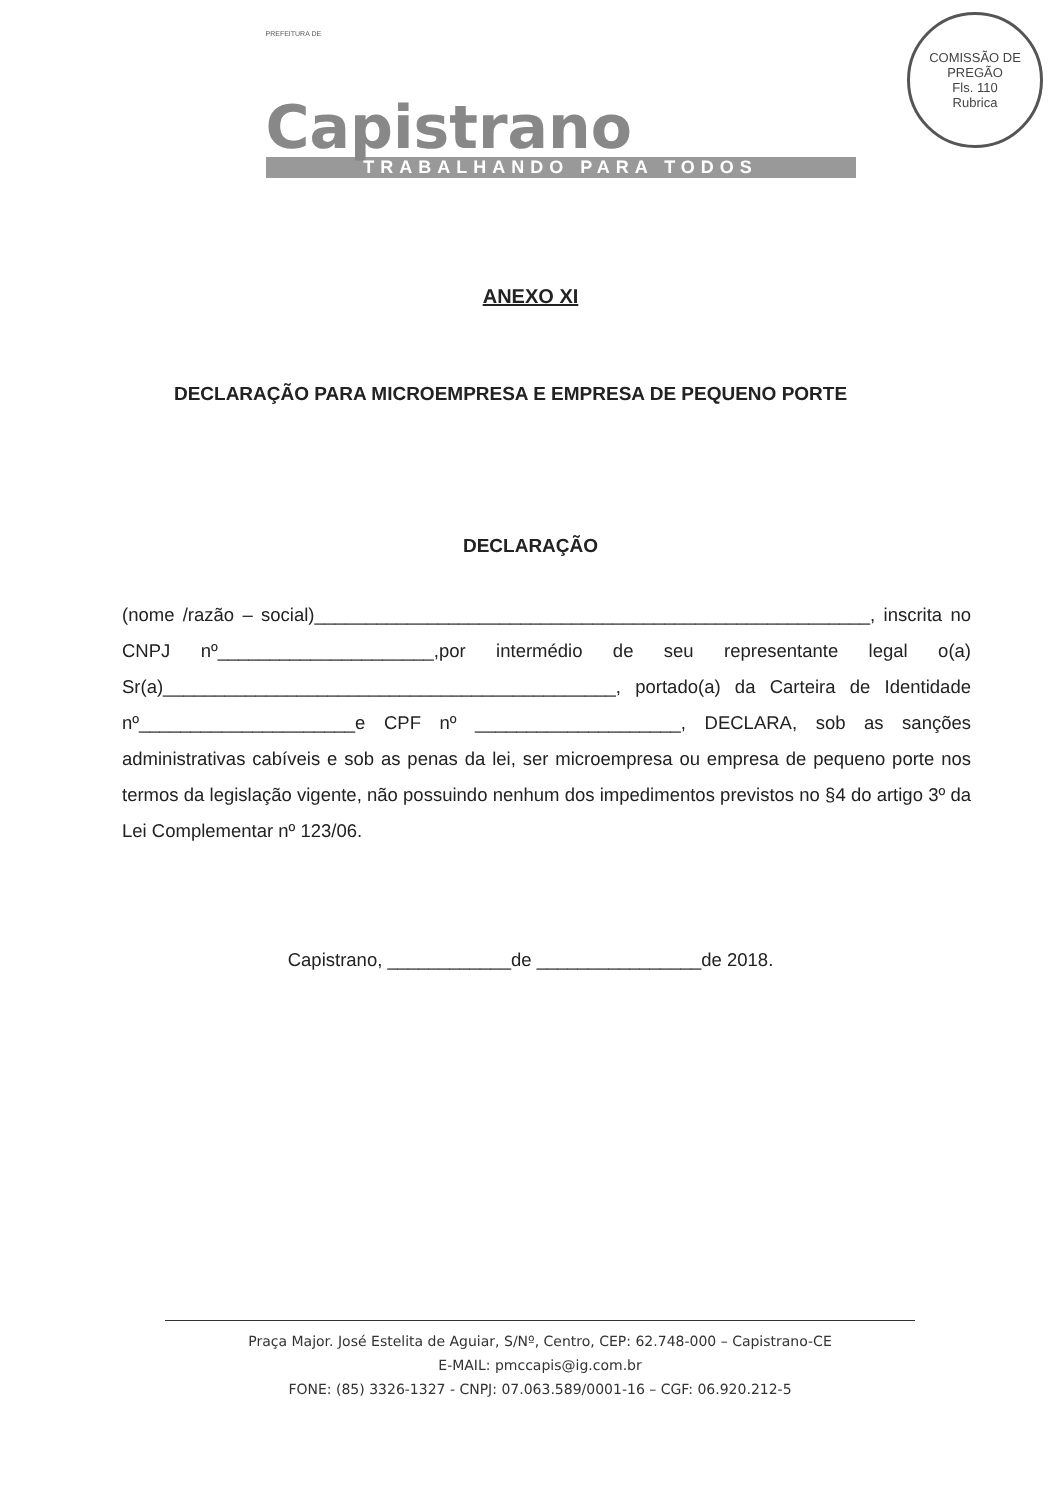PREFEITURA DE
Capistrano
TRABALHANDO PARA TODOS
COMISSÃO DE PREGÃO
Fls. 110
Rubrica
ANEXO XI
DECLARAÇÃO PARA MICROEMPRESA E EMPRESA DE PEQUENO PORTE
DECLARAÇÃO
(nome /razão – social)______________________________________________________, inscrita no CNPJ nº_____________________,por intermédio de seu representante legal o(a) Sr(a)____________________________________________, portado(a) da Carteira de Identidade nº_____________________e CPF nº ____________________, DECLARA, sob as sanções administrativas cabíveis e sob as penas da lei, ser microempresa ou empresa de pequeno porte nos termos da legislação vigente, não possuindo nenhum dos impedimentos previstos no §4 do artigo 3º da Lei Complementar nº 123/06.
Capistrano, ____________de ________________de 2018.
Praça Major. José Estelita de Aguiar, S/Nº, Centro, CEP: 62.748-000 – Capistrano-CE
E-MAIL: pmccapis@ig.com.br
FONE: (85) 3326-1327 - CNPJ: 07.063.589/0001-16 – CGF: 06.920.212-5